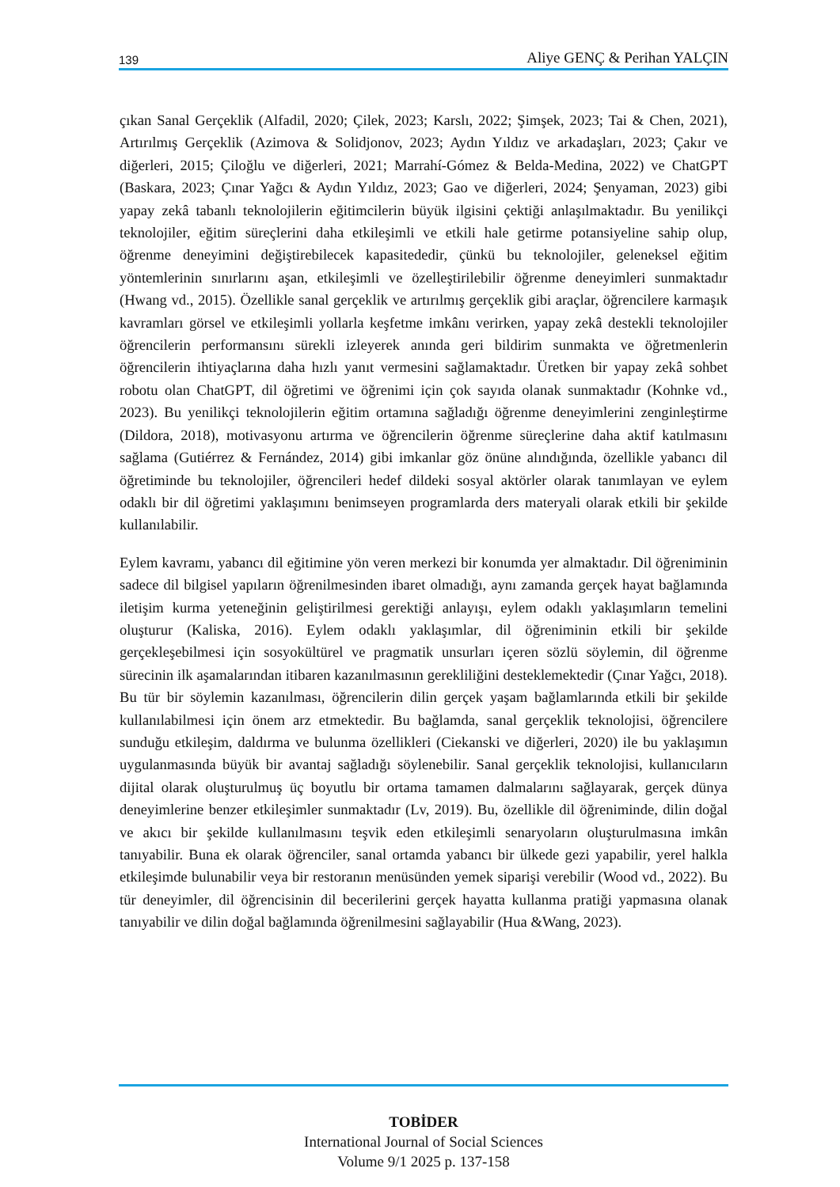139 Aliye GENÇ & Perihan YALÇIN
çıkan Sanal Gerçeklik (Alfadil, 2020; Çilek, 2023; Karslı, 2022; Şimşek, 2023; Tai & Chen, 2021), Artırılmış Gerçeklik (Azimova & Solidjonov, 2023; Aydın Yıldız ve arkadaşları, 2023; Çakır ve diğerleri, 2015; Çiloğlu ve diğerleri, 2021; Marrahí-Gómez & Belda-Medina, 2022) ve ChatGPT (Baskara, 2023; Çınar Yağcı & Aydın Yıldız, 2023; Gao ve diğerleri, 2024; Şenyaman, 2023) gibi yapay zekâ tabanlı teknolojilerin eğitimcilerin büyük ilgisini çektiği anlaşılmaktadır. Bu yenilikçi teknolojiler, eğitim süreçlerini daha etkileşimli ve etkili hale getirme potansiyeline sahip olup, öğrenme deneyimini değiştirebilecek kapasitededir, çünkü bu teknolojiler, geleneksel eğitim yöntemlerinin sınırlarını aşan, etkileşimli ve özelleştirilebilir öğrenme deneyimleri sunmaktadır (Hwang vd., 2015). Özellikle sanal gerçeklik ve artırılmış gerçeklik gibi araçlar, öğrencilere karmaşık kavramları görsel ve etkileşimli yollarla keşfetme imkânı verirken, yapay zekâ destekli teknolojiler öğrencilerin performansını sürekli izleyerek anında geri bildirim sunmakta ve öğretmenlerin öğrencilerin ihtiyaçlarına daha hızlı yanıt vermesini sağlamaktadır. Üretken bir yapay zekâ sohbet robotu olan ChatGPT, dil öğretimi ve öğrenimi için çok sayıda olanak sunmaktadır (Kohnke vd., 2023). Bu yenilikçi teknolojilerin eğitim ortamına sağladığı öğrenme deneyimlerini zenginleştirme (Dildora, 2018), motivasyonu artırma ve öğrencilerin öğrenme süreçlerine daha aktif katılmasını sağlama (Gutiérrez & Fernández, 2014) gibi imkanlar göz önüne alındığında, özellikle yabancı dil öğretiminde bu teknolojiler, öğrencileri hedef dildeki sosyal aktörler olarak tanımlayan ve eylem odaklı bir dil öğretimi yaklaşımını benimseyen programlarda ders materyali olarak etkili bir şekilde kullanılabilir.
Eylem kavramı, yabancı dil eğitimine yön veren merkezi bir konumda yer almaktadır. Dil öğreniminin sadece dil bilgisel yapıların öğrenilmesinden ibaret olmadığı, aynı zamanda gerçek hayat bağlamında iletişim kurma yeteneğinin geliştirilmesi gerektiği anlayışı, eylem odaklı yaklaşımların temelini oluşturur (Kaliska, 2016). Eylem odaklı yaklaşımlar, dil öğreniminin etkili bir şekilde gerçekleşebilmesi için sosyokültürel ve pragmatik unsurları içeren sözlü söylemin, dil öğrenme sürecinin ilk aşamalarından itibaren kazanılmasının gerekliliğini desteklemektedir (Çınar Yağcı, 2018). Bu tür bir söylemin kazanılması, öğrencilerin dilin gerçek yaşam bağlamlarında etkili bir şekilde kullanılabilmesi için önem arz etmektedir. Bu bağlamda, sanal gerçeklik teknolojisi, öğrencilere sunduğu etkileşim, daldırma ve bulunma özellikleri (Ciekanski ve diğerleri, 2020) ile bu yaklaşımın uygulanmasında büyük bir avantaj sağladığı söylenebilir. Sanal gerçeklik teknolojisi, kullanıcıların dijital olarak oluşturulmuş üç boyutlu bir ortama tamamen dalmalarını sağlayarak, gerçek dünya deneyimlerine benzer etkileşimler sunmaktadır (Lv, 2019). Bu, özellikle dil öğreniminde, dilin doğal ve akıcı bir şekilde kullanılmasını teşvik eden etkileşimli senaryoların oluşturulmasına imkân tanıyabilir. Buna ek olarak öğrenciler, sanal ortamda yabancı bir ülkede gezi yapabilir, yerel halkla etkileşimde bulunabilir veya bir restoranın menüsünden yemek siparişi verebilir (Wood vd., 2022). Bu tür deneyimler, dil öğrencisinin dil becerilerini gerçek hayatta kullanma pratiği yapmasına olanak tanıyabilir ve dilin doğal bağlamında öğrenilmesini sağlayabilir (Hua &Wang, 2023).
TOBİDER
International Journal of Social Sciences
Volume 9/1 2025 p. 137-158